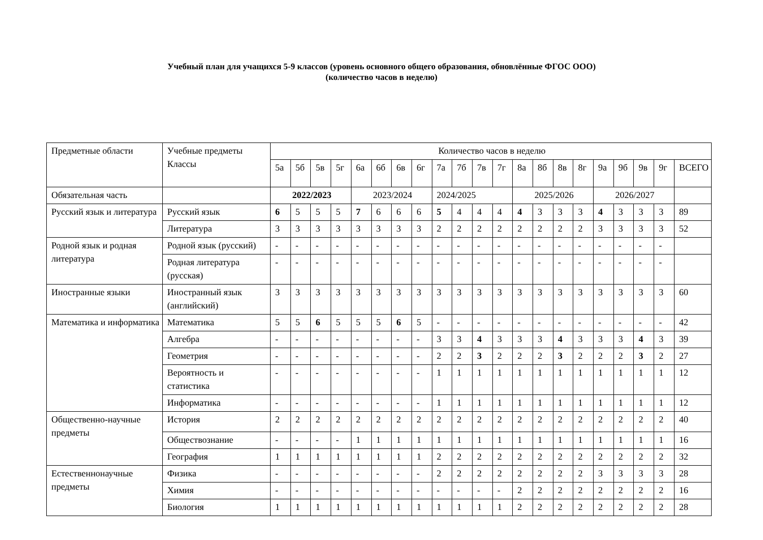Учебный план для учащихся 5-9 классов (уровень основного общего образования, обновлённые ФГОС ООО)
(количество часов в неделю)
| Предметные области | Учебные предметы Классы | Количество часов в неделю | | | | | | | | | | | | | | | | | | | | |
| --- | --- | --- | --- | --- | --- | --- | --- | --- | --- | --- | --- | --- | --- | --- | --- | --- | --- | --- | --- | --- | --- | --- |
| | | 5а | 5б | 5в | 5г | 6а | 6б | 6в | 6г | 7а | 7б | 7в | 7г | 8а | 8б | 8в | 8г | 9а | 9б | 9в | 9г | ВСЕГО |
| Обязательная часть | | 2022/2023 | | | | 2023/2024 | | | | 2024/2025 | | | | 2025/2026 | | | | 2026/2027 | | | | |
| Русский язык и литература | Русский язык | 6 | 5 | 5 | 5 | 7 | 6 | 6 | 6 | 5 | 4 | 4 | 4 | 4 | 3 | 3 | 3 | 4 | 3 | 3 | 3 | 89 |
| | Литература | 3 | 3 | 3 | 3 | 3 | 3 | 3 | 3 | 2 | 2 | 2 | 2 | 2 | 2 | 2 | 2 | 3 | 3 | 3 | 3 | 52 |
| Родной язык и родная литература | Родной язык (русский) | - | - | - | - | - | - | - | - | - | - | - | - | - | - | - | - | - | - | - | - | |
| | Родная литература (русская) | - | - | - | - | - | - | - | - | - | - | - | - | - | - | - | - | - | - | - | - | |
| Иностранные языки | Иностранный язык (английский) | 3 | 3 | 3 | 3 | 3 | 3 | 3 | 3 | 3 | 3 | 3 | 3 | 3 | 3 | 3 | 3 | 3 | 3 | 3 | 3 | 60 |
| Математика и информатика | Математика | 5 | 5 | 6 | 5 | 5 | 5 | 6 | 5 | - | - | - | - | - | - | - | - | - | - | - | - | 42 |
| | Алгебра | - | - | - | - | - | - | - | - | 3 | 3 | 4 | 3 | 3 | 3 | 4 | 3 | 3 | 3 | 4 | 3 | 39 |
| | Геометрия | - | - | - | - | - | - | - | - | 2 | 2 | 3 | 2 | 2 | 2 | 3 | 2 | 2 | 2 | 3 | 2 | 27 |
| | Вероятность и статистика | - | - | - | - | - | - | - | - | 1 | 1 | 1 | 1 | 1 | 1 | 1 | 1 | 1 | 1 | 1 | 1 | 12 |
| | Информатика | - | - | - | - | - | - | - | - | 1 | 1 | 1 | 1 | 1 | 1 | 1 | 1 | 1 | 1 | 1 | 1 | 12 |
| Общественно-научные предметы | История | 2 | 2 | 2 | 2 | 2 | 2 | 2 | 2 | 2 | 2 | 2 | 2 | 2 | 2 | 2 | 2 | 2 | 2 | 2 | 2 | 40 |
| | Обществознание | - | - | - | - | 1 | 1 | 1 | 1 | 1 | 1 | 1 | 1 | 1 | 1 | 1 | 1 | 1 | 1 | 1 | 1 | 16 |
| | География | 1 | 1 | 1 | 1 | 1 | 1 | 1 | 1 | 2 | 2 | 2 | 2 | 2 | 2 | 2 | 2 | 2 | 2 | 2 | 2 | 32 |
| Естественнонаучные предметы | Физика | - | - | - | - | - | - | - | - | 2 | 2 | 2 | 2 | 2 | 2 | 2 | 2 | 3 | 3 | 3 | 3 | 28 |
| | Химия | - | - | - | - | - | - | - | - | - | - | - | - | 2 | 2 | 2 | 2 | 2 | 2 | 2 | 2 | 16 |
| | Биология | 1 | 1 | 1 | 1 | 1 | 1 | 1 | 1 | 1 | 1 | 1 | 1 | 2 | 2 | 2 | 2 | 2 | 2 | 2 | 2 | 28 |